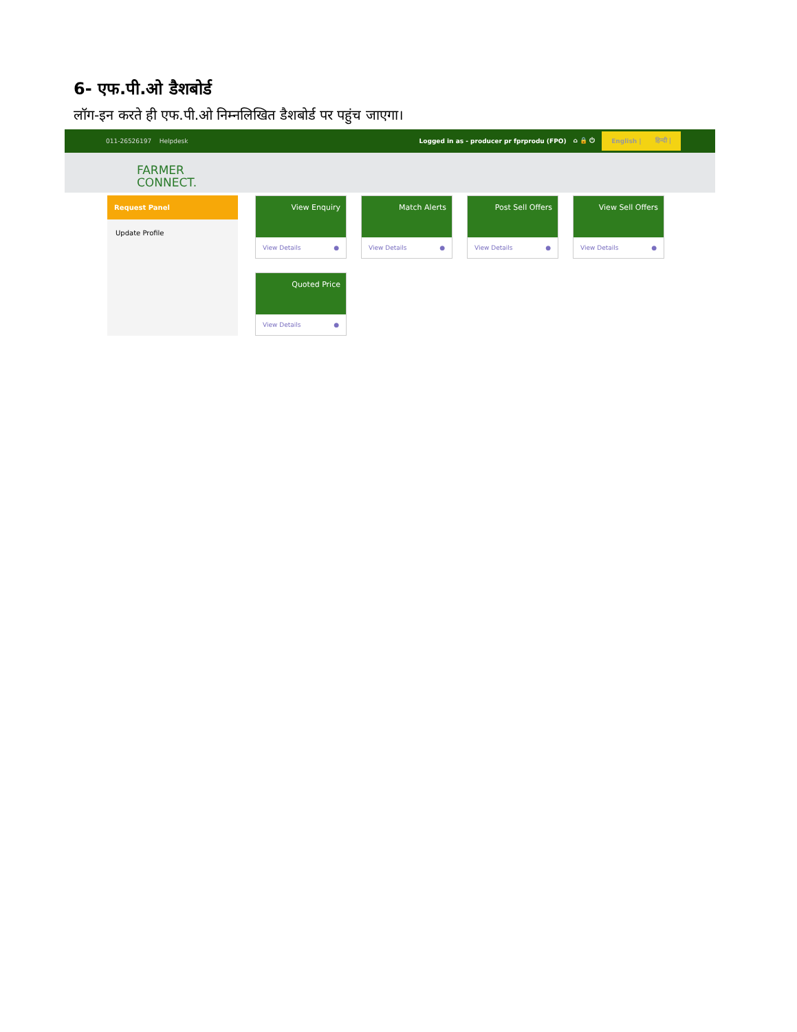6- एफ.पी.ओ डैशबोर्ड
लॉग-इन करते ही एफ.पी.ओ निम्नलिखित डैशबोर्ड पर पहुंच जाएगा।
011-26526197 Helpdesk
Logged in as - producer pr fprprodu (FPO) ⌂ 🔒 ⏻
English | हिन्दी |
FARMER
CONNECT.
Request Panel
Update Profile
View Enquiry
View Details ●
Match Alerts
View Details ●
Post Sell Offers
View Details ●
View Sell Offers
View Details ●
Quoted Price
View Details ●